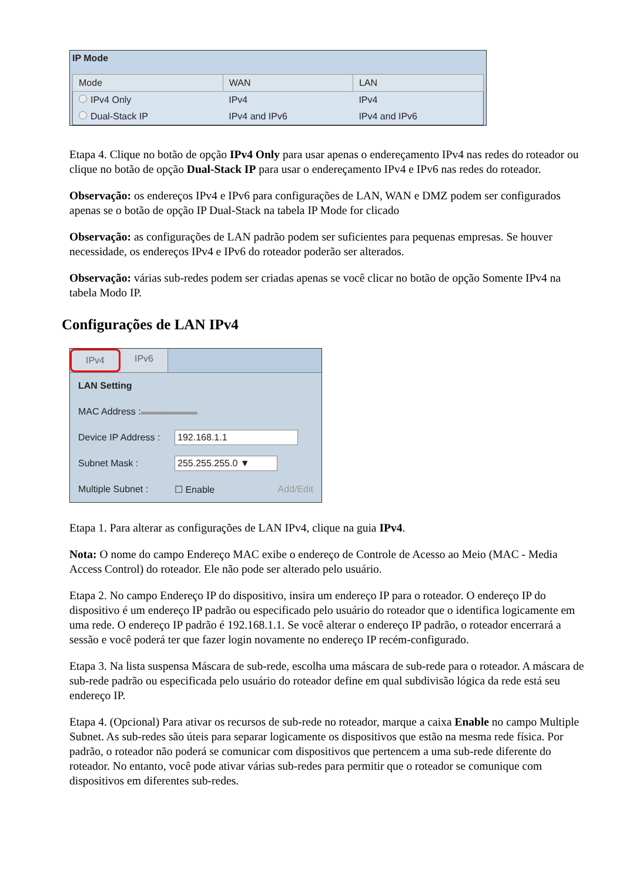IP Mode
| Mode | WAN | LAN |
| --- | --- | --- |
| IPv4 Only | IPv4 | IPv4 |
| Dual-Stack IP | IPv4 and IPv6 | IPv4 and IPv6 |
Etapa 4. Clique no botão de opção IPv4 Only para usar apenas o endereçamento IPv4 nas redes do roteador ou clique no botão de opção Dual-Stack IP para usar o endereçamento IPv4 e IPv6 nas redes do roteador.
Observação: os endereços IPv4 e IPv6 para configurações de LAN, WAN e DMZ podem ser configurados apenas se o botão de opção IP Dual-Stack na tabela IP Mode for clicado
Observação: as configurações de LAN padrão podem ser suficientes para pequenas empresas. Se houver necessidade, os endereços IPv4 e IPv6 do roteador poderão ser alterados.
Observação: várias sub-redes podem ser criadas apenas se você clicar no botão de opção Somente IPv4 na tabela Modo IP.
Configurações de LAN IPv4
IPv4 IPv6
LAN Setting
MAC Address : ▬▬▬▬▬▬
Device IP Address : 192.168.1.1
Subnet Mask : 255.255.255.0 ▼
Multiple Subnet : ☐ Enable Add/Edit
Etapa 1. Para alterar as configurações de LAN IPv4, clique na guia IPv4.
Nota: O nome do campo Endereço MAC exibe o endereço de Controle de Acesso ao Meio (MAC - Media Access Control) do roteador. Ele não pode ser alterado pelo usuário.
Etapa 2. No campo Endereço IP do dispositivo, insira um endereço IP para o roteador. O endereço IP do dispositivo é um endereço IP padrão ou especificado pelo usuário do roteador que o identifica logicamente em uma rede. O endereço IP padrão é 192.168.1.1. Se você alterar o endereço IP padrão, o roteador encerrará a sessão e você poderá ter que fazer login novamente no endereço IP recém-configurado.
Etapa 3. Na lista suspensa Máscara de sub-rede, escolha uma máscara de sub-rede para o roteador. A máscara de sub-rede padrão ou especificada pelo usuário do roteador define em qual subdivisão lógica da rede está seu endereço IP.
Etapa 4. (Opcional) Para ativar os recursos de sub-rede no roteador, marque a caixa Enable no campo Multiple Subnet. As sub-redes são úteis para separar logicamente os dispositivos que estão na mesma rede física. Por padrão, o roteador não poderá se comunicar com dispositivos que pertencem a uma sub-rede diferente do roteador. No entanto, você pode ativar várias sub-redes para permitir que o roteador se comunique com dispositivos em diferentes sub-redes.